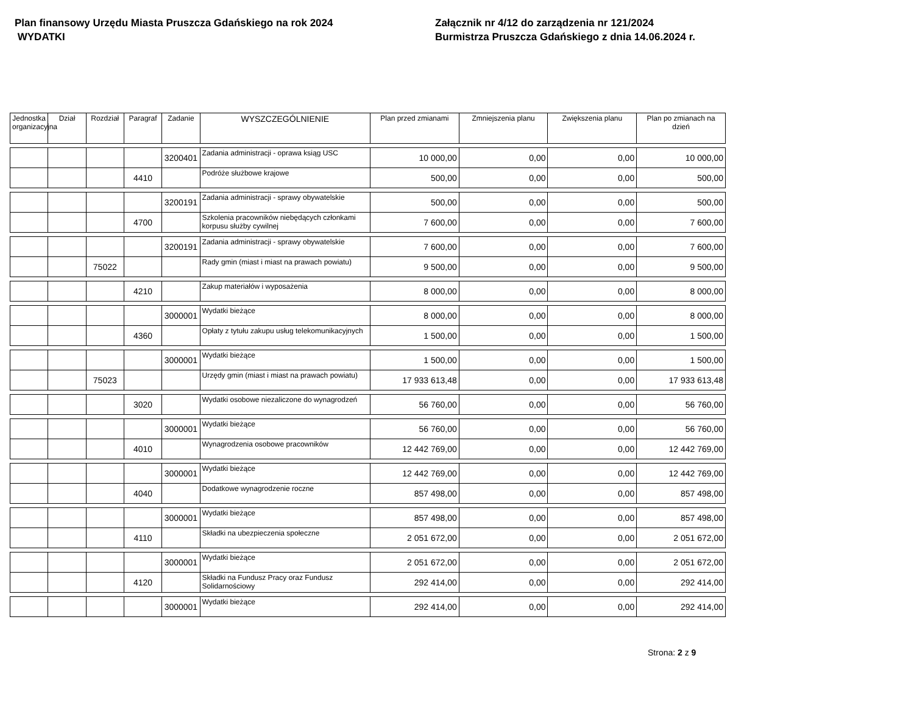Plan finansowy Urzędu Miasta Pruszcza Gdańskiego na rok 2024
WYDATKI
Załącznik nr 4/12 do zarządzenia nr 121/2024
Burmistrza Pruszcza Gdańskiego z dnia 14.06.2024 r.
| Jednostka organizacyjna | Dział | Rozdział | Paragraf | Zadanie | WYSZCZEGÓLNIENIE | Plan przed zmianami | Zmniejszenia planu | Zwiększenia planu | Plan po zmianach na dzień |
| --- | --- | --- | --- | --- | --- | --- | --- | --- | --- |
| | | | | 3200401 | Zadania administracji - oprawa ksiąg USC | 10 000,00 | 0,00 | 0,00 | 10 000,00 |
| | | | 4410 | | Podróże służbowe krajowe | 500,00 | 0,00 | 0,00 | 500,00 |
| | | | | 3200191 | Zadania administracji - sprawy obywatelskie | 500,00 | 0,00 | 0,00 | 500,00 |
| | | | 4700 | | Szkolenia pracowników niebędących członkami korpusu służby cywilnej | 7 600,00 | 0,00 | 0,00 | 7 600,00 |
| | | | | 3200191 | Zadania administracji - sprawy obywatelskie | 7 600,00 | 0,00 | 0,00 | 7 600,00 |
| | | 75022 | | | Rady gmin (miast i miast na prawach powiatu) | 9 500,00 | 0,00 | 0,00 | 9 500,00 |
| | | | 4210 | | Zakup materiałów i wyposażenia | 8 000,00 | 0,00 | 0,00 | 8 000,00 |
| | | | | 3000001 | Wydatki bieżące | 8 000,00 | 0,00 | 0,00 | 8 000,00 |
| | | | 4360 | | Opłaty z tytułu zakupu usług telekomunikacyjnych | 1 500,00 | 0,00 | 0,00 | 1 500,00 |
| | | | | 3000001 | Wydatki bieżące | 1 500,00 | 0,00 | 0,00 | 1 500,00 |
| | | 75023 | | | Urzędy gmin (miast i miast na prawach powiatu) | 17 933 613,48 | 0,00 | 0,00 | 17 933 613,48 |
| | | | 3020 | | Wydatki osobowe niezaliczone do wynagrodzeń | 56 760,00 | 0,00 | 0,00 | 56 760,00 |
| | | | | 3000001 | Wydatki bieżące | 56 760,00 | 0,00 | 0,00 | 56 760,00 |
| | | | 4010 | | Wynagrodzenia osobowe pracowników | 12 442 769,00 | 0,00 | 0,00 | 12 442 769,00 |
| | | | | 3000001 | Wydatki bieżące | 12 442 769,00 | 0,00 | 0,00 | 12 442 769,00 |
| | | | 4040 | | Dodatkowe wynagrodzenie roczne | 857 498,00 | 0,00 | 0,00 | 857 498,00 |
| | | | | 3000001 | Wydatki bieżące | 857 498,00 | 0,00 | 0,00 | 857 498,00 |
| | | | 4110 | | Składki na ubezpieczenia społeczne | 2 051 672,00 | 0,00 | 0,00 | 2 051 672,00 |
| | | | | 3000001 | Wydatki bieżące | 2 051 672,00 | 0,00 | 0,00 | 2 051 672,00 |
| | | | 4120 | | Składki na Fundusz Pracy oraz Fundusz Solidarnościowy | 292 414,00 | 0,00 | 0,00 | 292 414,00 |
| | | | | 3000001 | Wydatki bieżące | 292 414,00 | 0,00 | 0,00 | 292 414,00 |
Strona: 2 z 9